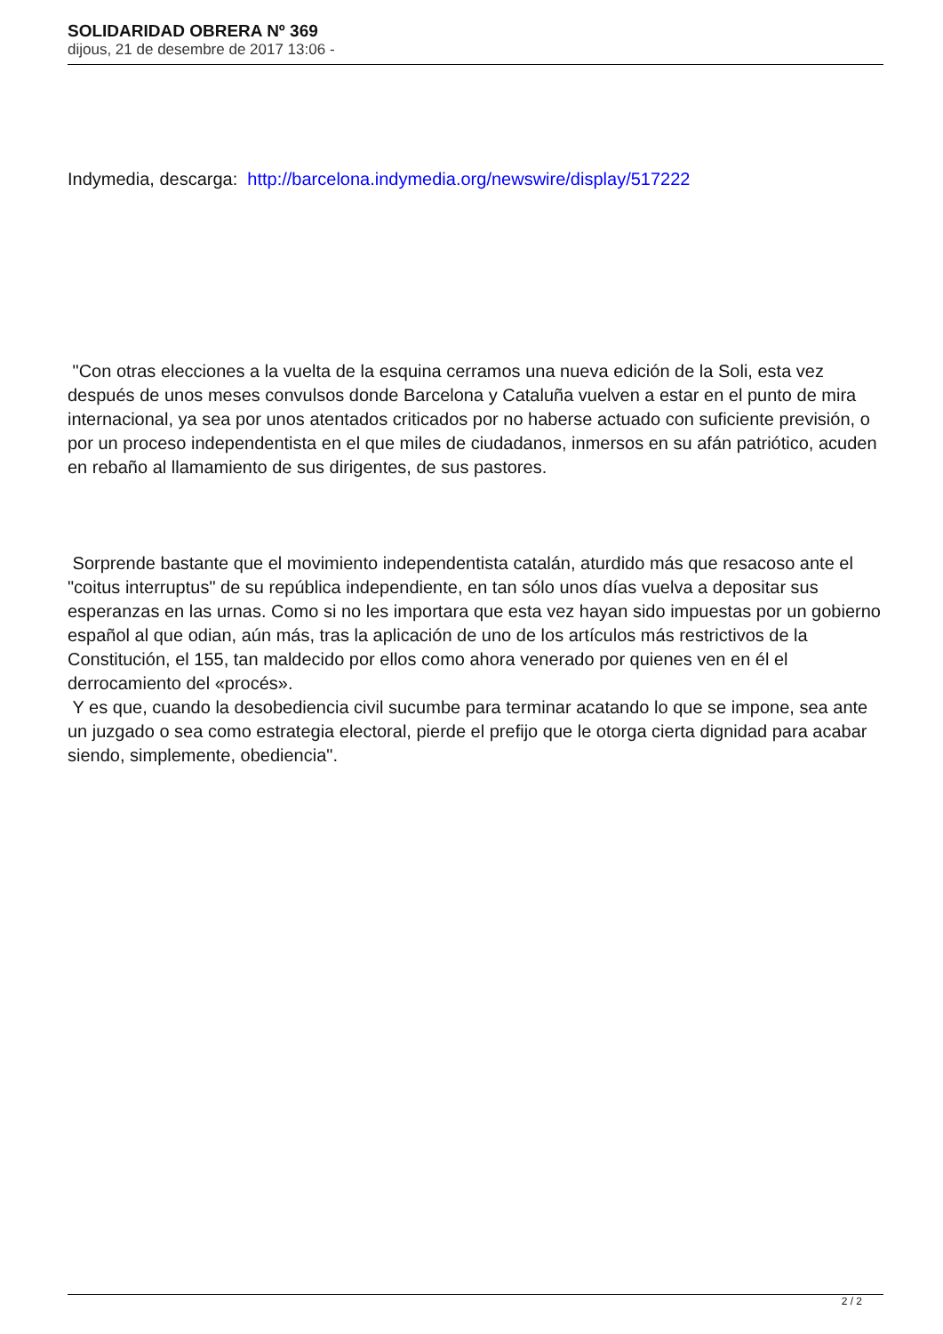SOLIDARIDAD OBRERA Nº 369
dijous, 21 de desembre de 2017 13:06 -
Indymedia, descarga: http://barcelona.indymedia.org/newswire/display/517222
"Con otras elecciones a la vuelta de la esquina cerramos una nueva edición de la Soli, esta vez después de unos meses convulsos donde Barcelona y Cataluña vuelven a estar en el punto de mira internacional, ya sea por unos atentados criticados por no haberse actuado con suficiente previsión, o por un proceso independentista en el que miles de ciudadanos, inmersos en su afán patriótico, acuden en rebaño al llamamiento de sus dirigentes, de sus pastores.
Sorprende bastante que el movimiento independentista catalán, aturdido más que resacoso ante el "coitus interruptus" de su república independiente, en tan sólo unos días vuelva a depositar sus esperanzas en las urnas. Como si no les importara que esta vez hayan sido impuestas por un gobierno español al que odian, aún más, tras la aplicación de uno de los artículos más restrictivos de la Constitución, el 155, tan maldecido por ellos como ahora venerado por quienes ven en él el derrocamiento del «procés».
Y es que, cuando la desobediencia civil sucumbe para terminar acatando lo que se impone, sea ante un juzgado o sea como estrategia electoral, pierde el prefijo que le otorga cierta dignidad para acabar siendo, simplemente, obediencia".
2 / 2